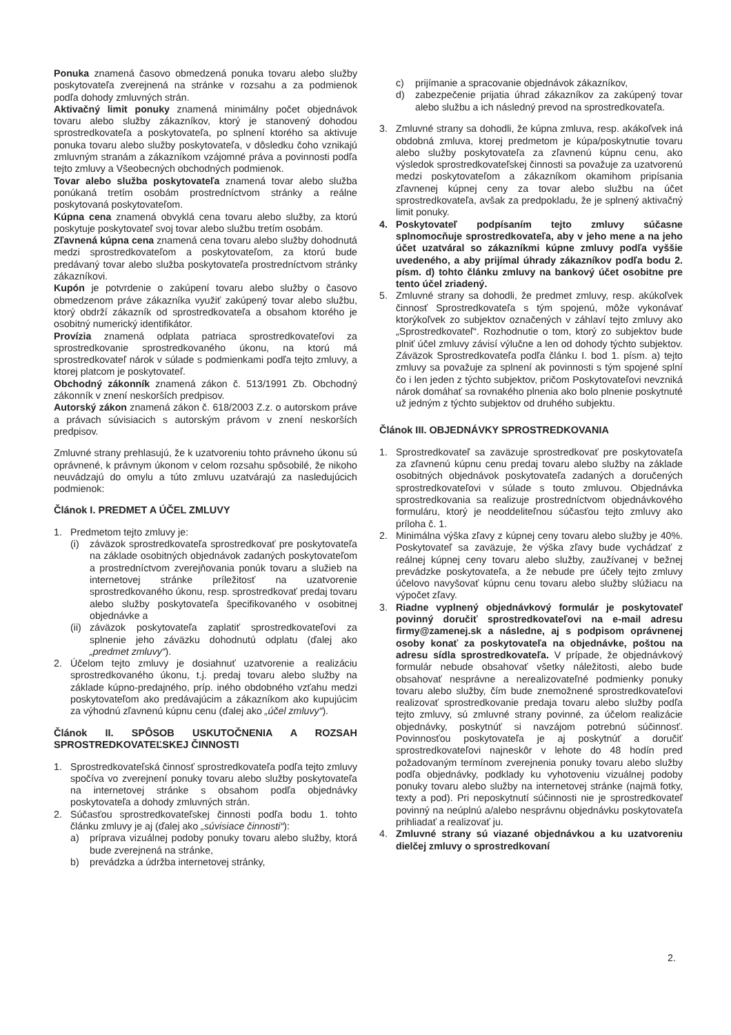Ponuka znamená časovo obmedzená ponuka tovaru alebo služby poskytovateľa zverejnená na stránke v rozsahu a za podmienok podľa dohody zmluvných strán.
Aktivačný limit ponuky znamená minimálny počet objednávok tovaru alebo služby zákazníkov, ktorý je stanovený dohodou sprostredkovateľa a poskytovateľa, po splnení ktorého sa aktivuje ponuka tovaru alebo služby poskytovateľa, v dôsledku čoho vznikajú zmluvným stranám a zákazníkom vzájomné práva a povinnosti podľa tejto zmluvy a Všeobecných obchodných podmienok.
Tovar alebo služba poskytovateľa znamená tovar alebo služba ponúkaná tretím osobám prostredníctvom stránky a reálne poskytovaná poskytovateľom.
Kúpna cena znamená obvyklá cena tovaru alebo služby, za ktorú poskytuje poskytovateľ svoj tovar alebo službu tretím osobám.
Zľavnená kúpna cena znamená cena tovaru alebo služby dohodnutá medzi sprostredkovateľom a poskytovateľom, za ktorú bude predávaný tovar alebo služba poskytovateľa prostredníctvom stránky zákazníkovi.
Kupón je potvrdenie o zakúpení tovaru alebo služby o časovo obmedzenom práve zákazníka využiť zakúpený tovar alebo službu, ktorý obdrží zákazník od sprostredkovateľa a obsahom ktorého je osobitný numerický identifikátor.
Provízia znamená odplata patriaca sprostredkovateľovi za sprostredkovanie sprostredkovaného úkonu, na ktorú má sprostredkovateľ nárok v súlade s podmienkami podľa tejto zmluvy, a ktorej platcom je poskytovateľ.
Obchodný zákonník znamená zákon č. 513/1991 Zb. Obchodný zákonník v znení neskorších predpisov.
Autorský zákon znamená zákon č. 618/2003 Z.z. o autorskom práve a právach súvisiacich s autorským právom v znení neskorších predpisov.
Zmluvné strany prehlasujú, že k uzatvoreniu tohto právneho úkonu sú oprávnené, k právnym úkonom v celom rozsahu spôsobilé, že nikoho neuvádzajú do omylu a túto zmluvu uzatvárajú za nasledujúcich podmienok:
Článok I. PREDMET A ÚČEL ZMLUVY
1. Predmetom tejto zmluvy je:
(i) záväzok sprostredkovateľa sprostredkovať pre poskytovateľa na základe osobitných objednávok zadaných poskytovateľom a prostredníctvom zverejňovania ponúk tovaru a služieb na internetovej stránke príležitosť na uzatvorenie sprostredkovaného úkonu, resp. sprostredkovať predaj tovaru alebo služby poskytovateľa špecifikovaného v osobitnej objednávke a
(ii) záväzok poskytovateľa zaplatiť sprostredkovateľovi za splnenie jeho záväzku dohodnutú odplatu (ďalej ako „predmet zmluvy“).
2. Účelom tejto zmluvy je dosiahnuť uzatvorenie a realizáciu sprostredkovaného úkonu, t.j. predaj tovaru alebo služby na základe kúpno-predajného, príp. iného obdobného vzťahu medzi poskytovateľom ako predávajúcim a zákazníkom ako kupujúcim za výhodnú zľavnenú kúpnu cenu (ďalej ako „účel zmluvy“).
Článok II. SPÔSOB USKUTOČNENIA A ROZSAH SPROSTREDKOVATEĽSKEJ ČINNOSTI
1. Sprostredkovateľská činnosť sprostredkovateľa podľa tejto zmluvy spočíva vo zverejnení ponuky tovaru alebo služby poskytovateľa na internetovej stránke s obsahom podľa objednávky poskytovateľa a dohody zmluvných strán.
2. Súčasťou sprostredkovateľskej činnosti podľa bodu 1. tohto článku zmluvy je aj (ďalej ako „súvisiace činnosti“):
a) príprava vizuálnej podoby ponuky tovaru alebo služby, ktorá bude zverejnená na stránke,
b) prevádzka a údržba internetovej stránky,
c) prijímanie a spracovanie objednávok zákazníkov,
d) zabezpečenie prijatia úhrad zákazníkov za zakúpený tovar alebo službu a ich následný prevod na sprostredkovateľa.
3. Zmluvné strany sa dohodli, že kúpna zmluva, resp. akákoľvek iná obdobná zmluva, ktorej predmetom je kúpa/poskytnutie tovaru alebo služby poskytovateľa za zľavnenú kúpnu cenu, ako výsledok sprostredkovateľskej činnosti sa považuje za uzatvorenú medzi poskytovateľom a zákazníkom okamihom pripísania zľavnenej kúpnej ceny za tovar alebo službu na účet sprostredkovateľa, avšak za predpokladu, že je splnený aktivačný limit ponuky.
4. Poskytovateľ podpísaním tejto zmluvy súčasne splnomocňuje sprostredkovateľa, aby v jeho mene a na jeho účet uzatváral so zákazníkmi kúpne zmluvy podľa vyššie uvedeného, a aby prijímal úhrady zákazníkov podľa bodu 2. písm. d) tohto článku zmluvy na bankový účet osobitne pre tento účel zriadený.
5. Zmluvné strany sa dohodli, že predmet zmluvy, resp. akúkoľvek činnosť Sprostredkovateľa s tým spojenú, môže vykonávať ktorýkoľvek zo subjektov označených v záhlaví tejto zmluvy ako „Sprostredkovateľ“. Rozhodnutie o tom, ktorý zo subjektov bude plniť účel zmluvy závisí výlučne a len od dohody týchto subjektov. Záväzok Sprostredkovateľa podľa článku I. bod 1. písm. a) tejto zmluvy sa považuje za splnení ak povinnosti s tým spojené splní čo i len jeden z týchto subjektov, pričom Poskytovateľovi nevzniká nárok domáhať sa rovnakého plnenia ako bolo plnenie poskytnuté už jedným z týchto subjektov od druhého subjektu.
Článok III. OBJEDNÁVKY SPROSTREDKOVANIA
1. Sprostredkovateľ sa zaväzuje sprostredkovať pre poskytovateľa za zľavnenú kúpnu cenu predaj tovaru alebo služby na základe osobitných objednávok poskytovateľa zadaných a doručených sprostredkovateľovi v súlade s touto zmluvou. Objednávka sprostredkovania sa realizuje prostredníctvom objednávkového formuláru, ktorý je neoddeliteľnou súčasťou tejto zmluvy ako príloha č. 1.
2. Minimálna výška zľavy z kúpnej ceny tovaru alebo služby je 40%. Poskytovateľ sa zaväzuje, že výška zľavy bude vychádzať z reálnej kúpnej ceny tovaru alebo služby, zaužívanej v bežnej prevádzke poskytovateľa, a že nebude pre účely tejto zmluvy účelovo navyšovať kúpnu cenu tovaru alebo služby slúžiacu na výpočet zľavy.
3. Riadne vyplnený objednávkový formulár je poskytovateľ povinný doručiť sprostredkovateľovi na e-mail adresu firmy@zamenej.sk a následne, aj s podpisom oprávnenej osoby konať za poskytovateľa na objednávke, poštou na adresu sídla sprostredkovateľa. V prípade, že objednávkový formulár nebude obsahovať všetky náležitosti, alebo bude obsahovať nesprávne a nerealizovateľné podmienky ponuky tovaru alebo služby, čím bude znemožnené sprostredkovateľovi realizovať sprostredkovanie predaja tovaru alebo služby podľa tejto zmluvy, sú zmluvné strany povinné, za účelom realizácie objednávky, poskytnúť si navzájom potrebnú súčinnosť. Povinnosťou poskytovateľa je aj poskytnúť a doručiť sprostredkovateľovi najneskôr v lehote do 48 hodín pred požadovaným termínom zverejnenia ponuky tovaru alebo služby podľa objednávky, podklady ku vyhotoveniu vizuálnej podoby ponuky tovaru alebo služby na internetovej stránke (najmä fotky, texty a pod). Pri neposkytnutí súčinnosti nie je sprostredkovateľ povinný na neúplnú a/alebo nesprávnu objednávku poskytovateľa prihliadať a realizovať ju.
4. Zmluvné strany sú viazané objednávkou a ku uzatvoreniu dielčej zmluvy o sprostredkovaní
2.